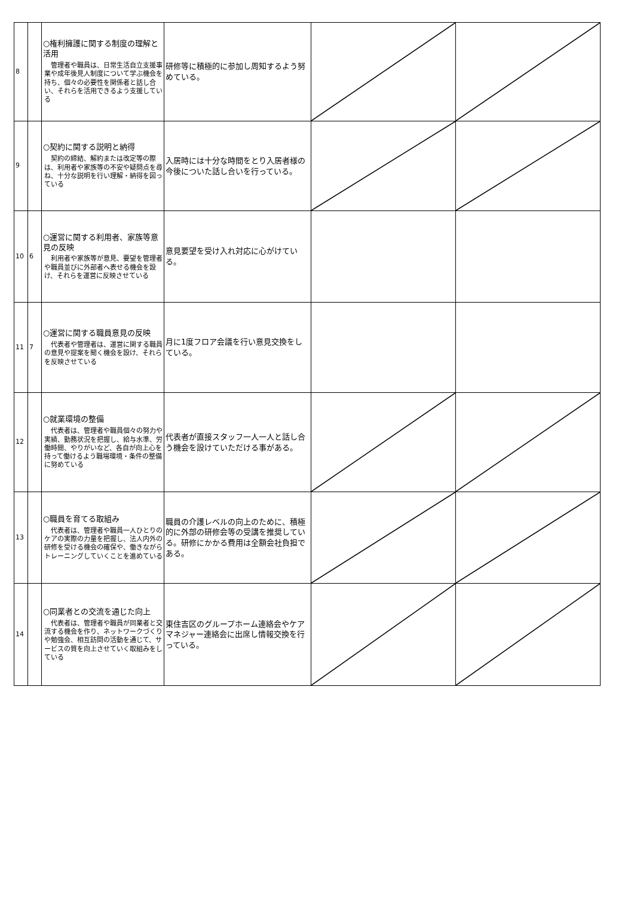| 8 | | ○権利擁護に関する制度の理解と活用 管理者や職員は、日常生活自立支援事業や成年後見人制度について学ぶ機会を持ち、個々の必要性を関係者と話し合い、それらを活用できるよう支援している | 研修等に積極的に参加し周知するよう努めている。 | | |
| 9 | | ○契約に関する説明と納得 契約の締結、解約または改定等の際は、利用者や家族等の不安や疑問点を尋ね、十分な説明を行い理解・納得を図っている | 入居時には十分な時間をとり入居者様の今後についた話し合いを行っている。 | | |
| 10 | 6 | ○運営に関する利用者、家族等意見の反映 利用者や家族等が意見、要望を管理者や職員並びに外部者へ表せる機会を設け、それらを運営に反映させている | 意見要望を受け入れ対応に心がけている。 | | |
| 11 | 7 | ○運営に関する職員意見の反映 代表者や管理者は、運営に関する職員の意見や提案を聞く機会を設け、それらを反映させている | 月に1度フロア会議を行い意見交換をしている。 | | |
| 12 | | ○就業環境の整備 代表者は、管理者や職員個々の努力や実績、勤務状況を把握し、給与水準、労働時間、やりがいなど、各自が向上心を持って働けるよう職場環境・条件の整備に努めている | 代表者が直接スタッフ一人一人と話し合う機会を設けていただける事がある。 | | |
| 13 | | ○職員を育てる取組み 代表者は、管理者や職員一人ひとりのケアの実際の力量を把握し、法人内外の研修を受ける機会の確保や、働きながらトレーニングしていくことを進めている | 職員の介護レベルの向上のために、積極的に外部の研修会等の受講を推奨している。研修にかかる費用は全額会社負担である。 | | |
| 14 | | ○同業者との交流を通じた向上 代表者は、管理者や職員が同業者と交流する機会を作り、ネットワークづくりや勉強会、相互訪問の活動を通じて、サービスの質を向上させていく取組みをしている | 東住吉区のグループホーム連絡会やケアマネジャー連絡会に出席し情報交換を行っている。 | | |